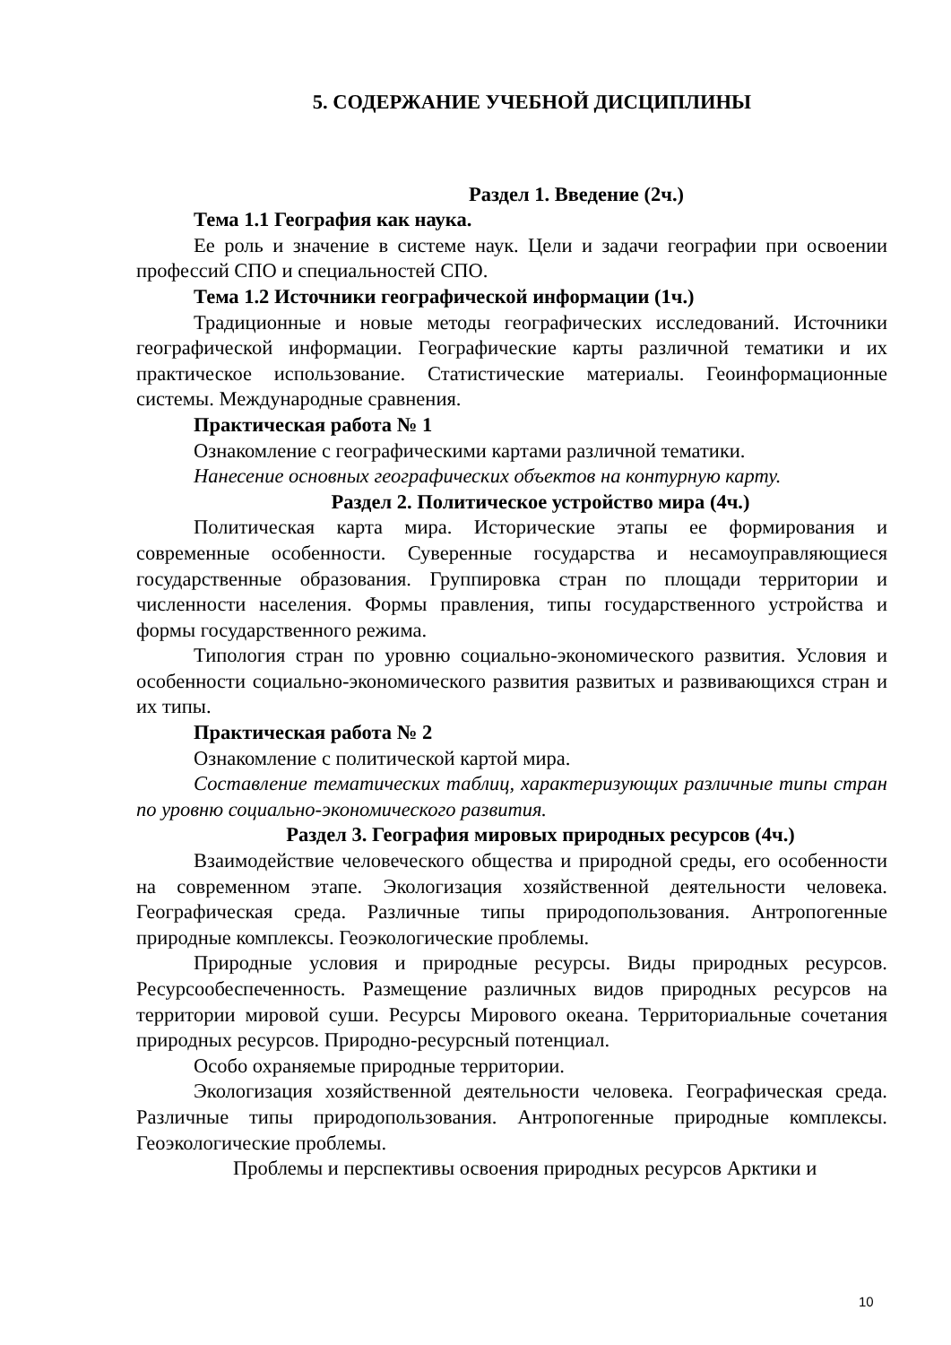5. СОДЕРЖАНИЕ УЧЕБНОЙ ДИСЦИПЛИНЫ
Раздел 1. Введение (2ч.)
Тема 1.1 География как наука.
Ее роль и значение в системе наук. Цели и задачи географии при освоении профессий СПО и специальностей СПО.
Тема 1.2 Источники географической информации (1ч.)
Традиционные и новые методы географических исследований. Источники географической информации. Географические карты различной тематики и их практическое использование. Статистические материалы. Геоинформационные системы. Международные сравнения.
Практическая работа № 1
Ознакомление с географическими картами различной тематики.
Нанесение основных географических объектов на контурную карту.
Раздел 2. Политическое устройство мира (4ч.)
Политическая карта мира. Исторические этапы ее формирования и современные особенности. Суверенные государства и несамоуправляющиеся государственные образования. Группировка стран по площади территории и численности населения. Формы правления, типы государственного устройства и формы государственного режима.
Типология стран по уровню социально-экономического развития. Условия и особенности социально-экономического развития развитых и развивающихся стран и их типы.
Практическая работа № 2
Ознакомление с политической картой мира.
Составление тематических таблиц, характеризующих различные типы стран по уровню социально-экономического развития.
Раздел 3. География мировых природных ресурсов (4ч.)
Взаимодействие человеческого общества и природной среды, его особенности на современном этапе. Экологизация хозяйственной деятельности человека. Географическая среда. Различные типы природопользования. Антропогенные природные комплексы. Геоэкологические проблемы.
Природные условия и природные ресурсы. Виды природных ресурсов. Ресурсообеспеченность. Размещение различных видов природных ресурсов на территории мировой суши. Ресурсы Мирового океана. Территориальные сочетания природных ресурсов. Природно-ресурсный потенциал.
Особо охраняемые природные территории.
Экологизация хозяйственной деятельности человека. Географическая среда. Различные типы природопользования. Антропогенные природные комплексы. Геоэкологические проблемы.
Проблемы и перспективы освоения природных ресурсов Арктики и
10